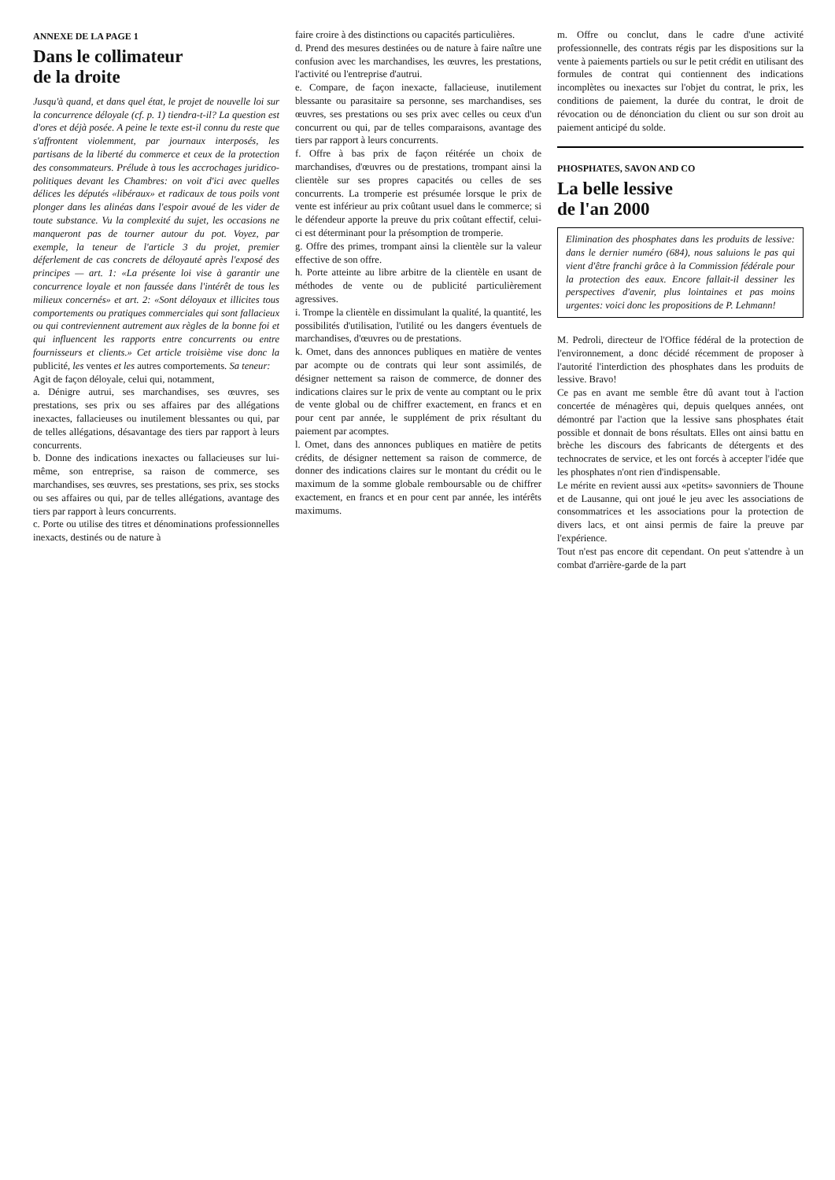ANNEXE DE LA PAGE 1
Dans le collimateur
de la droite
Jusqu'à quand, et dans quel état, le projet de nouvelle loi sur la concurrence déloyale (cf. p. 1) tiendra-t-il? La question est d'ores et déjà posée. A peine le texte est-il connu du reste que s'affrontent violemment, par journaux interposés, les partisans de la liberté du commerce et ceux de la protection des consommateurs. Prélude à tous les accrochages juridico-politiques devant les Chambres: on voit d'ici avec quelles délices les députés «libéraux» et radicaux de tous poils vont plonger dans les alinéas dans l'espoir avoué de les vider de toute substance. Vu la complexité du sujet, les occasions ne manqueront pas de tourner autour du pot. Voyez, par exemple, la teneur de l'article 3 du projet, premier déferlement de cas concrets de déloyauté après l'exposé des principes — art. 1: «La présente loi vise à garantir une concurrence loyale et non faussée dans l'intérêt de tous les milieux concernés» et art. 2: «Sont déloyaux et illicites tous comportements ou pratiques commerciales qui sont fallacieux ou qui contreviennent autrement aux règles de la bonne foi et qui influencent les rapports entre concurrents ou entre fournisseurs et clients.» Cet article troisième vise donc la publicité, les ventes et les autres comportements. Sa teneur:
Agit de façon déloyale, celui qui, notamment,
a. Dénigre autrui, ses marchandises, ses œuvres, ses prestations, ses prix ou ses affaires par des allégations inexactes, fallacieuses ou inutilement blessantes ou qui, par de telles allégations, désavantage des tiers par rapport à leurs concurrents.
b. Donne des indications inexactes ou fallacieuses sur lui-même, son entreprise, sa raison de commerce, ses marchandises, ses œuvres, ses prestations, ses prix, ses stocks ou ses affaires ou qui, par de telles allégations, avantage des tiers par rapport à leurs concurrents.
c. Porte ou utilise des titres et dénominations professionnelles inexacts, destinés ou de nature à
faire croire à des distinctions ou capacités particulières.
d. Prend des mesures destinées ou de nature à faire naître une confusion avec les marchandises, les œuvres, les prestations, l'activité ou l'entreprise d'autrui.
e. Compare, de façon inexacte, fallacieuse, inutilement blessante ou parasitaire sa personne, ses marchandises, ses œuvres, ses prestations ou ses prix avec celles ou ceux d'un concurrent ou qui, par de telles comparaisons, avantage des tiers par rapport à leurs concurrents.
f. Offre à bas prix de façon réitérée un choix de marchandises, d'œuvres ou de prestations, trompant ainsi la clientèle sur ses propres capacités ou celles de ses concurrents. La tromperie est présumée lorsque le prix de vente est inférieur au prix coûtant usuel dans le commerce; si le défendeur apporte la preuve du prix coûtant effectif, celui-ci est déterminant pour la présomption de tromperie.
g. Offre des primes, trompant ainsi la clientèle sur la valeur effective de son offre.
h. Porte atteinte au libre arbitre de la clientèle en usant de méthodes de vente ou de publicité particulièrement agressives.
i. Trompe la clientèle en dissimulant la qualité, la quantité, les possibilités d'utilisation, l'utilité ou les dangers éventuels de marchandises, d'œuvres ou de prestations.
k. Omet, dans des annonces publiques en matière de ventes par acompte ou de contrats qui leur sont assimilés, de désigner nettement sa raison de commerce, de donner des indications claires sur le prix de vente au comptant ou le prix de vente global ou de chiffrer exactement, en francs et en pour cent par année, le supplément de prix résultant du paiement par acomptes.
l. Omet, dans des annonces publiques en matière de petits crédits, de désigner nettement sa raison de commerce, de donner des indications claires sur le montant du crédit ou le maximum de la somme globale remboursable ou de chiffrer exactement, en francs et en pour cent par année, les intérêts maximums.
m. Offre ou conclut, dans le cadre d'une activité professionnelle, des contrats régis par les dispositions sur la vente à paiements partiels ou sur le petit crédit en utilisant des formules de contrat qui contiennent des indications incomplètes ou inexactes sur l'objet du contrat, le prix, les conditions de paiement, la durée du contrat, le droit de révocation ou de dénonciation du client ou sur son droit au paiement anticipé du solde.
PHOSPHATES, SAVON AND CO
La belle lessive
de l'an 2000
Elimination des phosphates dans les produits de lessive: dans le dernier numéro (684), nous saluions le pas qui vient d'être franchi grâce à la Commission fédérale pour la protection des eaux. Encore fallait-il dessiner les perspectives d'avenir, plus lointaines et pas moins urgentes: voici donc les propositions de P. Lehmann!
M. Pedroli, directeur de l'Office fédéral de la protection de l'environnement, a donc décidé récemment de proposer à l'autorité l'interdiction des phosphates dans les produits de lessive. Bravo!
Ce pas en avant me semble être dû avant tout à l'action concertée de ménagères qui, depuis quelques années, ont démontré par l'action que la lessive sans phosphates était possible et donnait de bons résultats. Elles ont ainsi battu en brèche les discours des fabricants de détergents et des technocrates de service, et les ont forcés à accepter l'idée que les phosphates n'ont rien d'indispensable.
Le mérite en revient aussi aux «petits» savonniers de Thoune et de Lausanne, qui ont joué le jeu avec les associations de consommatrices et les associations pour la protection de divers lacs, et ont ainsi permis de faire la preuve par l'expérience.
Tout n'est pas encore dit cependant. On peut s'attendre à un combat d'arrière-garde de la part